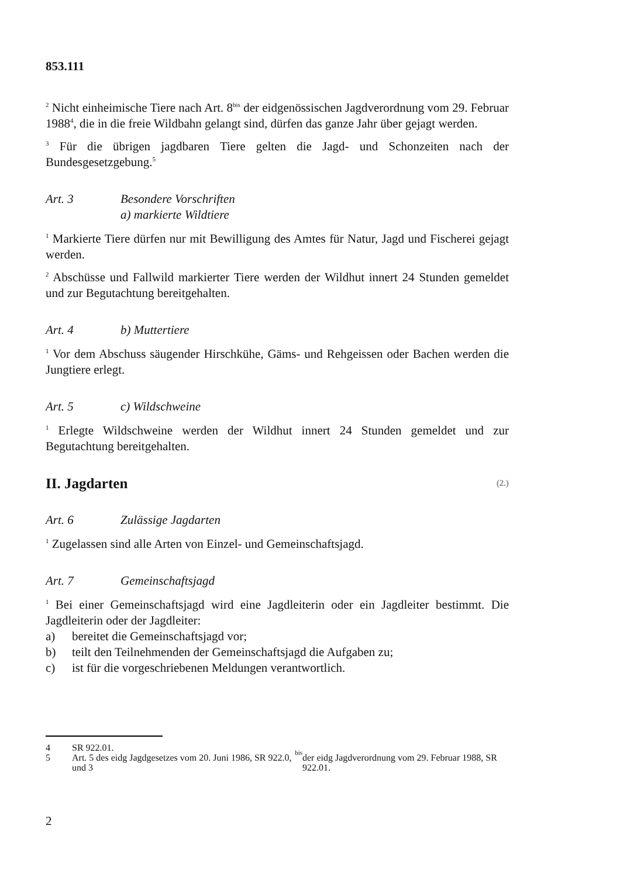853.111
<sup>2</sup> Nicht einheimische Tiere nach Art. 8<sup>bis</sup> der eidgenössischen Jagdverordnung vom 29. Februar 1988<sup>4</sup>, die in die freie Wildbahn gelangt sind, dürfen das ganze Jahr über gejagt werden.
<sup>3</sup> Für die übrigen jagdbaren Tiere gelten die Jagd- und Schonzeiten nach der Bundesgesetzgebung.<sup>5</sup>
Art. 3 Besondere Vorschriften
a) markierte Wildtiere
<sup>1</sup> Markierte Tiere dürfen nur mit Bewilligung des Amtes für Natur, Jagd und Fischerei gejagt werden.
<sup>2</sup> Abschüsse und Fallwild markierter Tiere werden der Wildhut innert 24 Stunden gemeldet und zur Begutachtung bereitgehalten.
Art. 4 b) Muttertiere
<sup>1</sup> Vor dem Abschuss säugender Hirschkühe, Gäms- und Rehgeissen oder Bachen werden die Jungtiere erlegt.
Art. 5 c) Wildschweine
<sup>1</sup> Erlegte Wildschweine werden der Wildhut innert 24 Stunden gemeldet und zur Begutachtung bereitgehalten.
II. Jagdarten (2.)
Art. 6 Zulässige Jagdarten
<sup>1</sup> Zugelassen sind alle Arten von Einzel- und Gemeinschaftsjagd.
Art. 7 Gemeinschaftsjagd
<sup>1</sup> Bei einer Gemeinschaftsjagd wird eine Jagdleiterin oder ein Jagdleiter bestimmt. Die Jagdleiterin oder der Jagdleiter:
a) bereitet die Gemeinschaftsjagd vor;
b) teilt den Teilnehmenden der Gemeinschaftsjagd die Aufgaben zu;
c) ist für die vorgeschriebenen Meldungen verantwortlich.
4 SR 922.01.
5 Art. 5 des eidg Jagdgesetzes vom 20. Juni 1986, SR 922.0, und 3<sup>bis</sup> der eidg Jagdverordnung vom 29. Februar 1988, SR 922.01.
2